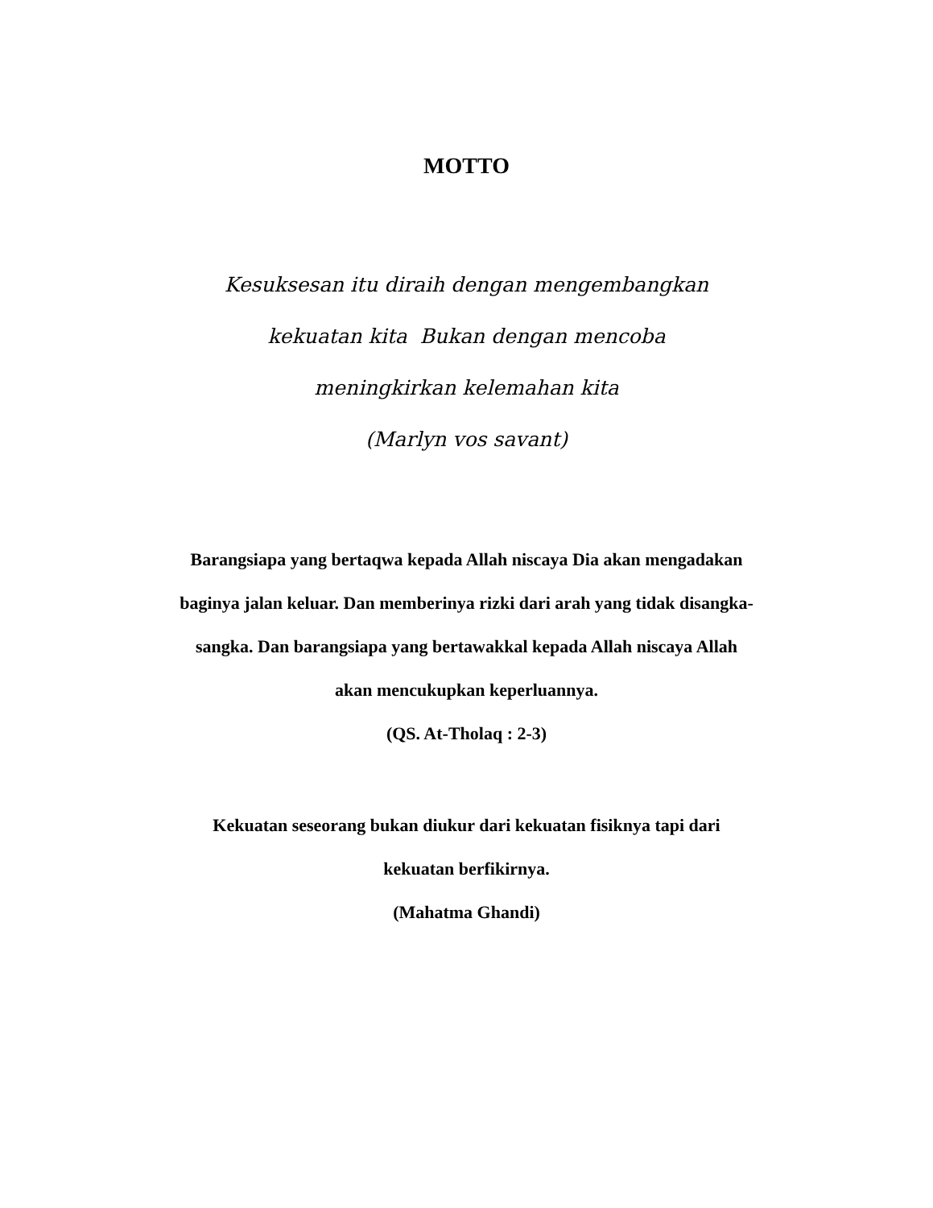MOTTO
Kesuksesan itu diraih dengan mengembangkan
kekuatan kita Bukan dengan mencoba
meningkirkan kelemahan kita
(Marlyn vos savant)
Barangsiapa yang bertaqwa kepada Allah niscaya Dia akan mengadakan
baginya jalan keluar. Dan memberinya rizki dari arah yang tidak disangka-
sangka. Dan barangsiapa yang bertawakkal kepada Allah niscaya Allah
akan mencukupkan keperluannya.
(QS. At-Tholaq : 2-3)
Kekuatan seseorang bukan diukur dari kekuatan fisiknya tapi dari
kekuatan berfikirnya.
(Mahatma Ghandi)